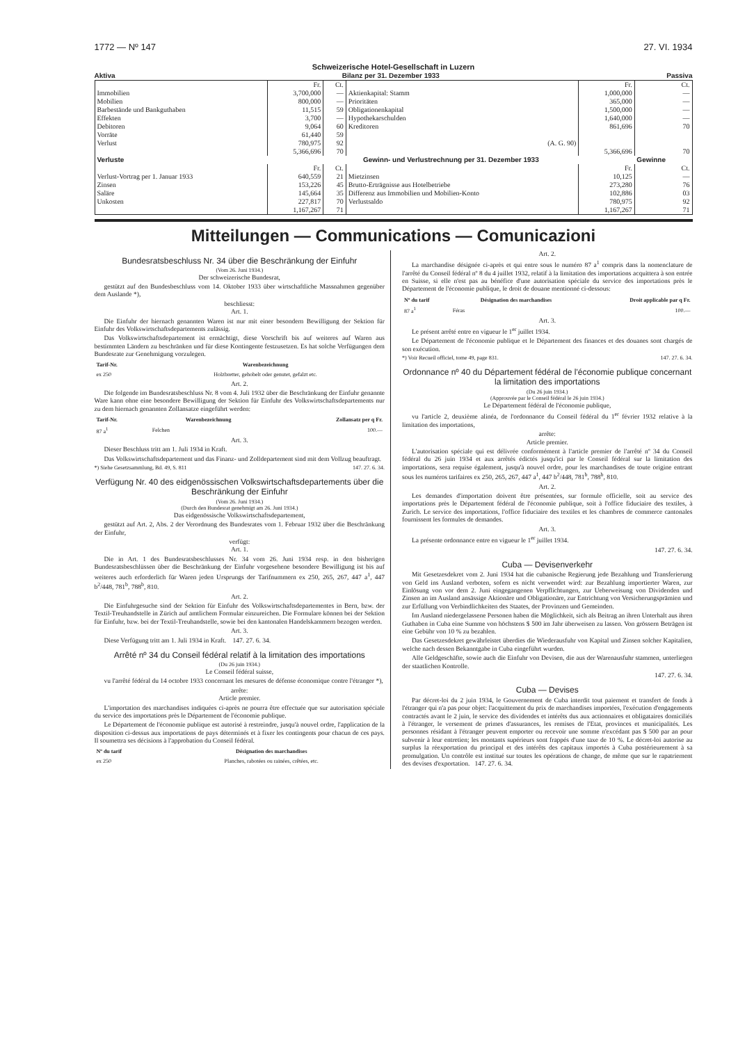1772 — Nº 147 27. VI. 1934
Schweizerische Hotel-Gesellschaft in Luzern
Aktiva Bilanz per 31. Dezember 1933 Passiva
| | Fr. | Ct. | | Fr. | Ct. |
| Immobilien | 3,700,000 | — | Aktienkapital: Stamm | 1,000,000 | — |
| Mobilien | 800,000 | — | Prioritäten | 365,000 | — |
| Barbestände und Bankguthaben | 11,515 | 59 | Obligationenkapital | 1,500,000 | — |
| Effekten | 3,700 | — | Hypothekarschulden | 1,640,000 | — |
| Debitoren | 9,064 | 60 | Kreditoren | 861,696 | 70 |
| Vorräte | 61,440 | 59 | | | |
| Verlust | 780,975 | 92 | (A. G. 90) | | |
| | 5,366,696 | 70 | | 5,366,696 | 70 |
| Verluste | Gewinn- und Verlustrechnung per 31. Dezember 1933 | | | | Gewinne |
| | Fr. | Ct. | | Fr. | Ct. |
| Verlust-Vortrag per 1. Januar 1933 | 640,559 | 21 | Mietzinsen | 10,125 | — |
| Zinsen | 153,226 | 45 | Brutto-Erträgnisse aus Hotelbetriebe | 273,280 | 76 |
| Saläre | 145,664 | 35 | Differenz aus Immobilien und Mobilien-Konto | 102,886 | 03 |
| Unkosten | 227,817 | 70 | Verlustsaldo | 780,975 | 92 |
| | 1,167,267 | 71 | | 1,167,267 | 71 |
Mitteilungen — Communications — Comunicazioni
Bundesratsbeschluss Nr. 34 über die Beschränkung der Einfuhr
(Vom 26. Juni 1934.)
Der schweizerische Bundesrat,
gestützt auf den Bundesbeschluss vom 14. Oktober 1933 über wirtschaftliche Massnahmen gegenüber dem Auslande *),
beschliesst:
Art. 1.
Die Einfuhr der hiernach genannten Waren ist nur mit einer besondern Bewilligung der Sektion für Einfuhr des Volkswirtschaftsdepartements zulässig.
Das Volkswirtschaftsdepartement ist ermächtigt, diese Vorschrift bis auf weiteres auf Waren aus bestimmten Ländern zu beschränken und für diese Kontingente festzusetzen. Es hat solche Verfügungen dem Bundesrate zur Genehmigung vorzulegen.
| Tarif-Nr. | Warenbezeichnung |
| --- | --- |
| ex 250 | Holzbretter, gehobelt oder genutet, gefalzt etc. |
Art. 2.
Die folgende im Bundesratsbeschluss Nr. 8 vom 4. Juli 1932 über die Beschränkung der Einfuhr genannte Ware kann ohne eine besondere Bewilligung der Sektion für Einfuhr des Volkswirtschaftsdepartements nur zu dem hiernach genannten Zollansatze eingeführt werden:
| Tarif-Nr. | Warenbezeichnung | Zollansatz per q Fr. |
| --- | --- | --- |
| 87 a<sup>1</sup> | Felchen | 100.— |
Art. 3.
Dieser Beschluss tritt am 1. Juli 1934 in Kraft.
Das Volkswirtschaftsdepartement und das Finanz- und Zolldepartement sind mit dem Vollzug beauftragt.
*) Siehe Gesetzsammlung, Bd. 49, S. 811 147. 27. 6. 34.
Verfügung Nr. 40 des eidgenössischen Volkswirtschaftsdepartements über die Beschränkung der Einfuhr
(Vom 26. Juni 1934.)
(Durch den Bundesrat genehmigt am 26. Juni 1934.)
Das eidgenössische Volkswirtschaftsdepartement,
gestützt auf Art. 2, Abs. 2 der Verordnung des Bundesrates vom 1. Februar 1932 über die Beschränkung der Einfuhr,
verfügt:
Art. 1.
Die in Art. 1 des Bundesratsbeschlusses Nr. 34 vom 26. Juni 1934 resp. in den bisherigen Bundesratsbeschlüssen über die Beschränkung der Einfuhr vorgesehene besondere Bewilligung ist bis auf weiteres auch erforderlich für Waren jeden Ursprungs der Tarifnummern ex 250, 265, 267, 447 a<sup>1</sup>, 447 b<sup>2</sup>/448, 781<sup>b</sup>, 788<sup>b</sup>, 810.
Art. 2.
Die Einfuhrgesuche sind der Sektion für Einfuhr des Volkswirtschaftsdepartementes in Bern, bzw. der Textil-Treuhandstelle in Zürich auf amtlichem Formular einzureichen. Die Formulare können bei der Sektion für Einfuhr, bzw. bei der Textil-Treuhandstelle, sowie bei den kantonalen Handelskammern bezogen werden.
Art. 3.
Diese Verfügung tritt am 1. Juli 1934 in Kraft. 147. 27. 6. 34.
Arrêté nº 34 du Conseil fédéral relatif à la limitation des importations
(Du 26 juin 1934.)
Le Conseil fédéral suisse,
vu l'arrêté fédéral du 14 octobre 1933 concernant les mesures de défense économique contre l'étranger *),
arrête:
Article premier.
L'importation des marchandises indiquées ci-après ne pourra être effectuée que sur autorisation spéciale du service des importations près le Département de l'économie publique.
Le Département de l'économie publique est autorisé à restreindre, jusqu'à nouvel ordre, l'application de la disposition ci-dessus aux importations de pays déterminés et à fixer les contingents pour chacun de ces pays. Il soumettra ses décisions à l'approbation du Conseil fédéral.
| Nº du tarif | Désignation des marchandises |
| --- | --- |
| ex 250 | Planches, rabotées ou rainées, crêtées, etc. |
Art. 2.
La marchandise désignée ci-après et qui entre sous le numéro 87 a<sup>1</sup> compris dans la nomenclature de l'arrêté du Conseil fédéral nº 8 du 4 juillet 1932, relatif à la limitation des importations acquittera à son entrée en Suisse, si elle n'est pas au bénéfice d'une autorisation spéciale du service des importations près le Département de l'économie publique, le droit de douane mentionné ci-dessous:
| Nº du tarif | Désignation des marchandises | Droit applicable par q Fr. |
| --- | --- | --- |
| 87 a<sup>1</sup> | Féras | 100.— |
Art. 3.
Le présent arrêté entre en vigueur le 1<sup>er</sup> juillet 1934.
Le Département de l'économie publique et le Département des finances et des douanes sont chargés de son exécution.
*) Voir Recueil officiel, tome 49, page 831. 147. 27. 6. 34.
Ordonnance nº 40 du Département fédéral de l'économie publique concernant la limitation des importations
(Du 26 juin 1934.)
(Approuvée par le Conseil fédéral le 26 juin 1934.)
Le Département fédéral de l'économie publique,
vu l'article 2, deuxième alinéa, de l'ordonnance du Conseil fédéral du 1<sup>er</sup> février 1932 relative à la limitation des importations,
arrête:
Article premier.
L'autorisation spéciale qui est délivrée conformément à l'article premier de l'arrêté nº 34 du Conseil fédéral du 26 juin 1934 et aux arrêtés édictés jusqu'ici par le Conseil fédéral sur la limitation des importations, sera requise également, jusqu'à nouvel ordre, pour les marchandises de toute origine entrant sous les numéros tarifaires ex 250, 265, 267, 447 a<sup>1</sup>, 447 b<sup>2</sup>/448, 781<sup>b</sup>, 788<sup>b</sup>, 810.
Art. 2.
Les demandes d'importation doivent être présentées, sur formule officielle, soit au service des importations près le Département fédéral de l'économie publique, soit à l'office fiduciaire des textiles, à Zurich. Le service des importations, l'office fiduciaire des textiles et les chambres de commerce cantonales fournissent les formules de demandes.
Art. 3.
La présente ordonnance entre en vigueur le 1<sup>er</sup> juillet 1934.
147. 27. 6. 34.
Cuba — Devisenverkehr
Mit Gesetzesdekret vom 2. Juni 1934 hat die cubanische Regierung jede Bezahlung und Transferierung von Geld ins Ausland verboten, sofern es nicht verwendet wird: zur Bezahlung importierter Waren, zur Einlösung von vor dem 2. Juni eingegangenen Verpflichtungen, zur Ueberweisung von Dividenden und Zinsen an im Ausland ansässige Aktionäre und Obligationäre, zur Entrichtung von Versicherungsprämien und zur Erfüllung von Verbindlichkeiten des Staates, der Provinzen und Gemeinden.
Im Ausland niedergelassene Personen haben die Möglichkeit, sich als Beitrag an ihren Unterhalt aus ihren Guthaben in Cuba eine Summe von höchstens $ 500 im Jahr überweisen zu lassen. Von grössern Beträgen ist eine Gebühr von 10 % zu bezahlen.
Das Gesetzesdekret gewährleistet überdies die Wiederausfuhr von Kapital und Zinsen solcher Kapitalien, welche nach dessen Bekanntgabe in Cuba eingeführt wurden.
Alle Geldgeschäfte, sowie auch die Einfuhr von Devisen, die aus der Warenausfuhr stammen, unterliegen der staatlichen Kontrolle.
147. 27. 6. 34.
Cuba — Devises
Par décret-loi du 2 juin 1934, le Gouvernement de Cuba interdit tout paiement et transfert de fonds à l'étranger qui n'a pas pour objet: l'acquittement du prix de marchandises importées, l'exécution d'engagements contractés avant le 2 juin, le service des dividendes et intérêts dus aux actionnaires et obligataires domiciliés à l'étranger, le versement de primes d'assurances, les remises de l'Etat, provinces et municipalités. Les personnes résidant à l'étranger peuvent emporter ou recevoir une somme n'excédant pas $ 500 par an pour subvenir à leur entretien; les montants supérieurs sont frappés d'une taxe de 10 %. Le décret-loi autorise au surplus la réexportation du principal et des intérêts des capitaux importés à Cuba postérieurement à sa promulgation. Un contrôle est institué sur toutes les opérations de change, de même que sur le rapatriement des devises d'exportation. 147. 27. 6. 34.